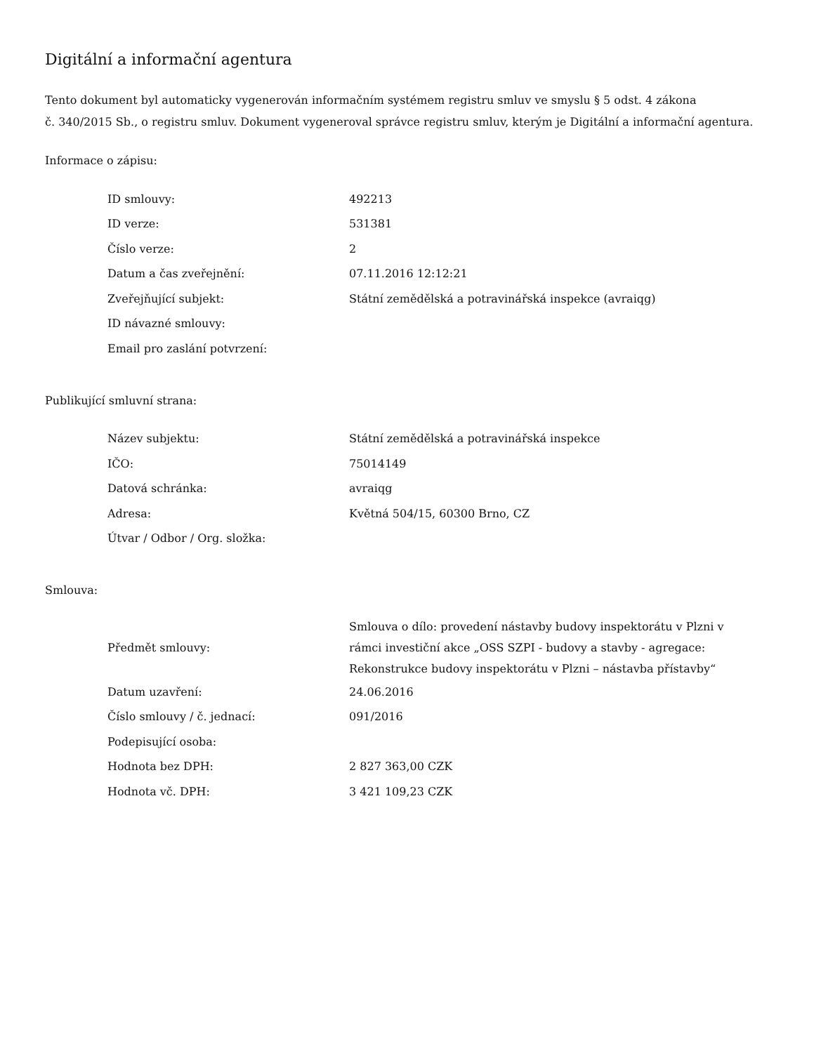Digitální a informační agentura
Tento dokument byl automaticky vygenerován informačním systémem registru smluv ve smyslu § 5 odst. 4 zákona
č. 340/2015 Sb., o registru smluv. Dokument vygeneroval správce registru smluv, kterým je Digitální a informační agentura.
Informace o zápisu:
| ID smlouvy: | 492213 |
| ID verze: | 531381 |
| Číslo verze: | 2 |
| Datum a čas zveřejnění: | 07.11.2016 12:12:21 |
| Zveřejňující subjekt: | Státní zemědělská a potravinářská inspekce (avraiqg) |
| ID návazné smlouvy: | |
| Email pro zaslání potvrzení: | |
Publikující smluvní strana:
| Název subjektu: | Státní zemědělská a potravinářská inspekce |
| IČO: | 75014149 |
| Datová schránka: | avraiqg |
| Adresa: | Květná 504/15, 60300 Brno, CZ |
| Útvar / Odbor / Org. složka: | |
Smlouva:
| Předmět smlouvy: | Smlouva o dílo: provedení nástavby budovy inspektorátu v Plzni v rámci investiční akce „OSS SZPI - budovy a stavby - agregace: Rekonstrukce budovy inspektorátu v Plzni – nástavba přístavby“ |
| Datum uzavření: | 24.06.2016 |
| Číslo smlouvy / č. jednací: | 091/2016 |
| Podepisující osoba: | |
| Hodnota bez DPH: | 2 827 363,00 CZK |
| Hodnota vč. DPH: | 3 421 109,23 CZK |